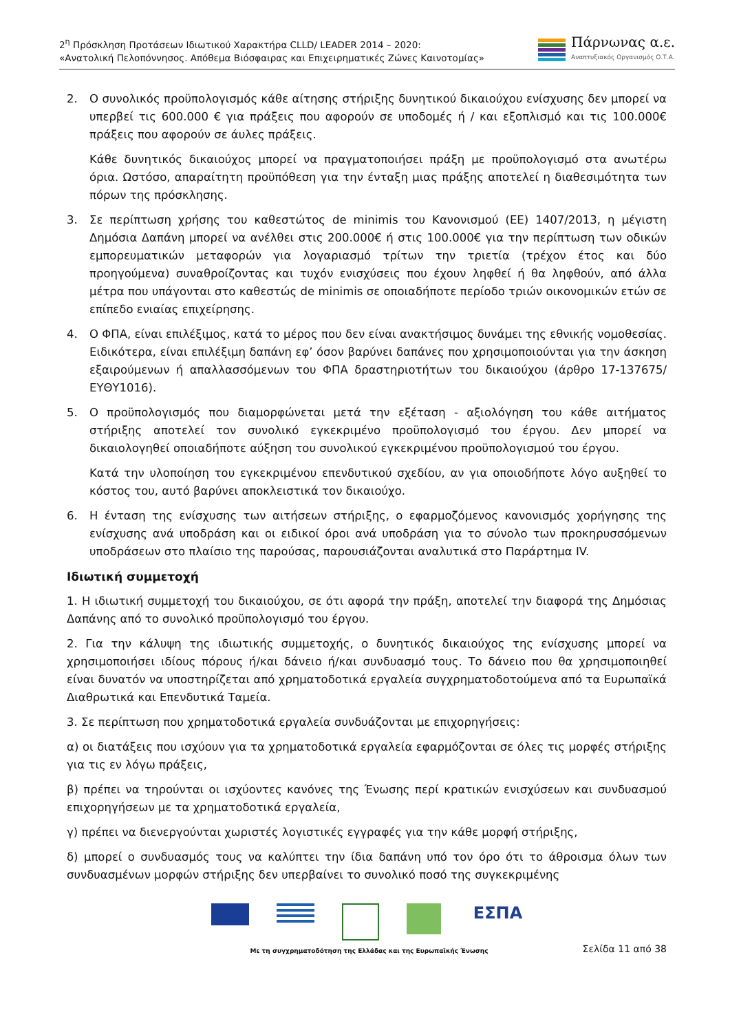2<sup>η</sup> Πρόσκληση Προτάσεων Ιδιωτικού Χαρακτήρα CLLD/ LEADER 2014 – 2020:
«Ανατολική Πελοπόννησος. Απόθεμα Βιόσφαιρας και Επιχειρηματικές Ζώνες Καινοτομίας»
Πάρνωνας α.ε.
Αναπτυξιακός Οργανισμός Ο.Τ.Α.
2. Ο συνολικός προϋπολογισμός κάθε αίτησης στήριξης δυνητικού δικαιούχου ενίσχυσης δεν μπορεί να υπερβεί τις 600.000 € για πράξεις που αφορούν σε υποδομές ή / και εξοπλισμό και τις 100.000€ πράξεις που αφορούν σε άυλες πράξεις.
Κάθε δυνητικός δικαιούχος μπορεί να πραγματοποιήσει πράξη με προϋπολογισμό στα ανωτέρω όρια. Ωστόσο, απαραίτητη προϋπόθεση για την ένταξη μιας πράξης αποτελεί η διαθεσιμότητα των πόρων της πρόσκλησης.
3. Σε περίπτωση χρήσης του καθεστώτος de minimis του Κανονισμού (ΕΕ) 1407/2013, η μέγιστη Δημόσια Δαπάνη μπορεί να ανέλθει στις 200.000€ ή στις 100.000€ για την περίπτωση των οδικών εμπορευματικών μεταφορών για λογαριασμό τρίτων την τριετία (τρέχον έτος και δύο προηγούμενα) συναθροίζοντας και τυχόν ενισχύσεις που έχουν ληφθεί ή θα ληφθούν, από άλλα μέτρα που υπάγονται στο καθεστώς de minimis σε οποιαδήποτε περίοδο τριών οικονομικών ετών σε επίπεδο ενιαίας επιχείρησης.
4. Ο ΦΠΑ, είναι επιλέξιμος, κατά το μέρος που δεν είναι ανακτήσιμος δυνάμει της εθνικής νομοθεσίας. Ειδικότερα, είναι επιλέξιμη δαπάνη εφ’ όσον βαρύνει δαπάνες που χρησιμοποιούνται για την άσκηση εξαιρούμενων ή απαλλασσόμενων του ΦΠΑ δραστηριοτήτων του δικαιούχου (άρθρο 17-137675/ΕΥΘΥ1016).
5. Ο προϋπολογισμός που διαμορφώνεται μετά την εξέταση - αξιολόγηση του κάθε αιτήματος στήριξης αποτελεί τον συνολικό εγκεκριμένο προϋπολογισμό του έργου. Δεν μπορεί να δικαιολογηθεί οποιαδήποτε αύξηση του συνολικού εγκεκριμένου προϋπολογισμού του έργου.
Κατά την υλοποίηση του εγκεκριμένου επενδυτικού σχεδίου, αν για οποιοδήποτε λόγο αυξηθεί το κόστος του, αυτό βαρύνει αποκλειστικά τον δικαιούχο.
6. Η ένταση της ενίσχυσης των αιτήσεων στήριξης, ο εφαρμοζόμενος κανονισμός χορήγησης της ενίσχυσης ανά υποδράση και οι ειδικοί όροι ανά υποδράση για το σύνολο των προκηρυσσόμενων υποδράσεων στο πλαίσιο της παρούσας, παρουσιάζονται αναλυτικά στο Παράρτημα IV.
Ιδιωτική συμμετοχή
1. Η ιδιωτική συμμετοχή του δικαιούχου, σε ότι αφορά την πράξη, αποτελεί την διαφορά της Δημόσιας Δαπάνης από το συνολικό προϋπολογισμό του έργου.
2. Για την κάλυψη της ιδιωτικής συμμετοχής, ο δυνητικός δικαιούχος της ενίσχυσης μπορεί να χρησιμοποιήσει ιδίους πόρους ή/και δάνειο ή/και συνδυασμό τους. Το δάνειο που θα χρησιμοποιηθεί είναι δυνατόν να υποστηρίζεται από χρηματοδοτικά εργαλεία συγχρηματοδοτούμενα από τα Ευρωπαϊκά Διαθρωτικά και Επενδυτικά Ταμεία.
3. Σε περίπτωση που χρηματοδοτικά εργαλεία συνδυάζονται με επιχορηγήσεις:
α) οι διατάξεις που ισχύουν για τα χρηματοδοτικά εργαλεία εφαρμόζονται σε όλες τις μορφές στήριξης για τις εν λόγω πράξεις,
β) πρέπει να τηρούνται οι ισχύοντες κανόνες της Ένωσης περί κρατικών ενισχύσεων και συνδυασμού επιχορηγήσεων με τα χρηματοδοτικά εργαλεία,
γ) πρέπει να διενεργούνται χωριστές λογιστικές εγγραφές για την κάθε μορφή στήριξης,
δ) μπορεί ο συνδυασμός τους να καλύπτει την ίδια δαπάνη υπό τον όρο ότι το άθροισμα όλων των συνδυασμένων μορφών στήριξης δεν υπερβαίνει το συνολικό ποσό της συγκεκριμένης
ΕΣΠΑ
Με τη συγχρηματοδότηση της Ελλάδας και της Ευρωπαϊκής Ένωσης
Σελίδα 11 από 38